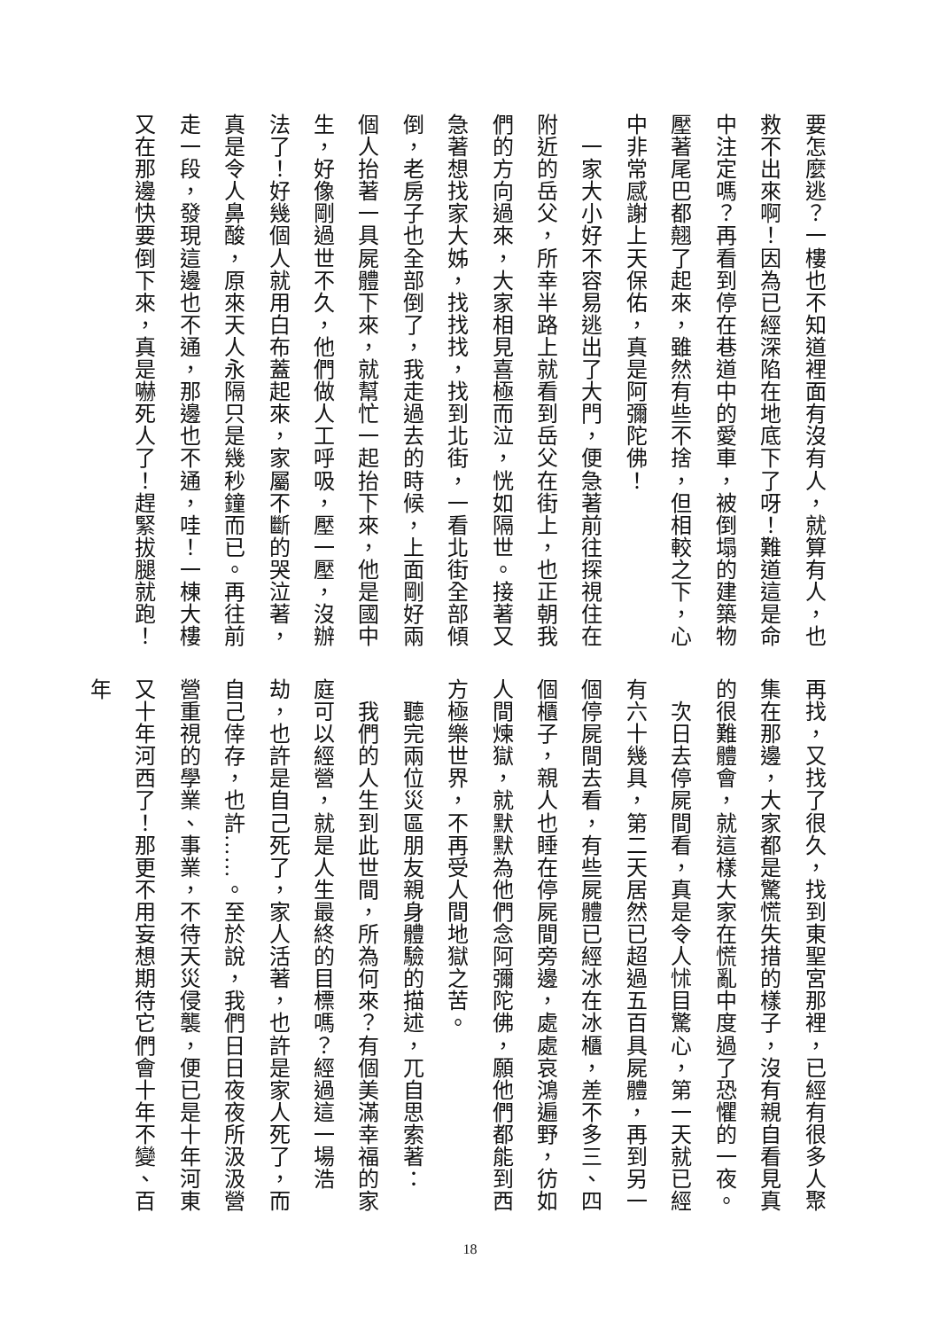要怎麼逃？一樓也不知道裡面有沒有人，就算有人，也救不出來啊！因為已經深陷在地底下了呀！難道這是命中注定嗎？再看到停在巷道中的愛車，被倒塌的建築物壓著尾巴都翹了起來，雖然有些不捨，但相較之下，心中非常感謝上天保佑，真是阿彌陀佛！
　一家大小好不容易逃出了大門，便急著前往探視住在附近的岳父，所幸半路上就看到岳父在街上，也正朝我們的方向過來，大家相見喜極而泣，恍如隔世。接著又急著想找家大姊，找找找，找到北街，一看北街全部傾倒，老房子也全部倒了，我走過去的時候，上面剛好兩個人抬著一具屍體下來，就幫忙一起抬下來，他是國中生，好像剛過世不久，他們做人工呼吸，壓一壓，沒辦法了！好幾個人就用白布蓋起來，家屬不斷的哭泣著，真是令人鼻酸，原來天人永隔只是幾秒鐘而已。再往前走一段，發現這邊也不通，那邊也不通，哇！一棟大樓又在那邊快要倒下來，真是嚇死人了！趕緊拔腿就跑！
再找，又找了很久，找到東聖宮那裡，已經有很多人聚集在那邊，大家都是驚慌失措的樣子，沒有親自看見真的很難體會，就這樣大家在慌亂中度過了恐懼的一夜。
　次日去停屍間看，真是令人怵目驚心，第一天就已經有六十幾具，第二天居然已超過五百具屍體，再到另一個停屍間去看，有些屍體已經冰在冰櫃，差不多三、四個櫃子，親人也睡在停屍間旁邊，處處哀鴻遍野，彷如人間煉獄，就默默為他們念阿彌陀佛，願他們都能到西方極樂世界，不再受人間地獄之苦。
　聽完兩位災區朋友親身體驗的描述，兀自思索著：
　我們的人生到此世間，所為何來？有個美滿幸福的家庭可以經營，就是人生最終的目標嗎？經過這一場浩劫，也許是自己死了，家人活著，也許是家人死了，而自己倖存，也許……。至於說，我們日日夜夜所汲汲營營重視的學業、事業，不待天災侵襲，便已是十年河東又十年河西了！那更不用妄想期待它們會十年不變、百年
18